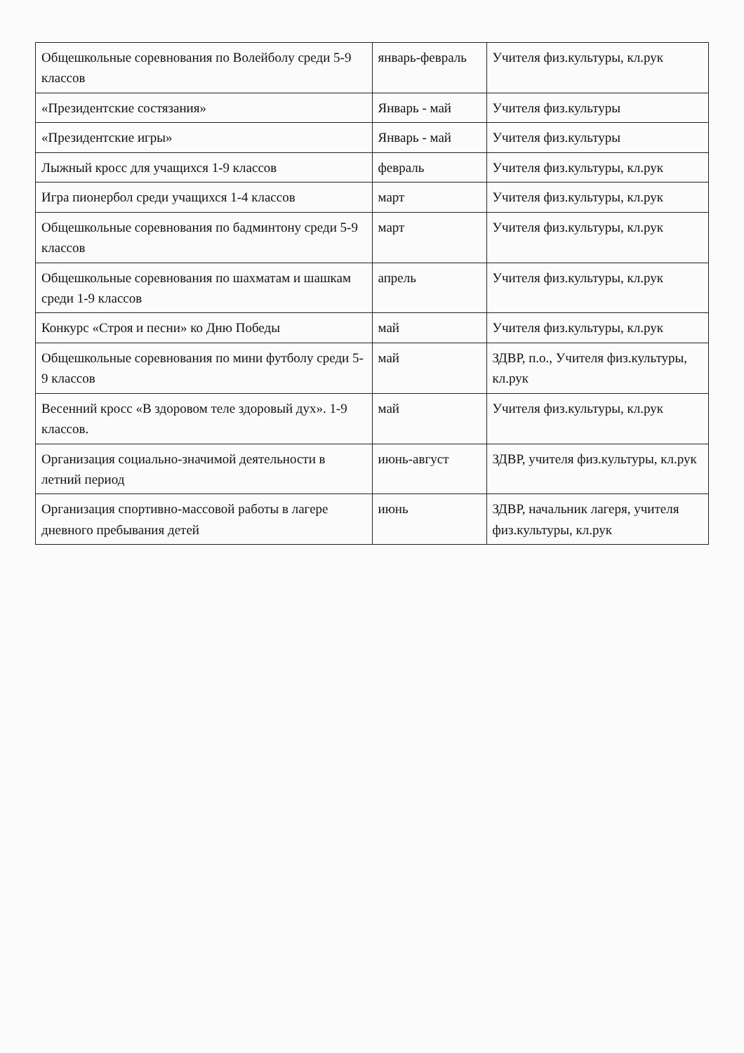| Общешкольные соревнования по Волейболу среди 5-9 классов | январь-февраль | Учителя физ.культуры, кл.рук |
| «Президентские состязания» | Январь - май | Учителя физ.культуры |
| «Президентские игры» | Январь - май | Учителя физ.культуры |
| Лыжный кросс для учащихся 1-9 классов | февраль | Учителя физ.культуры, кл.рук |
| Игра пионербол среди учащихся 1-4 классов | март | Учителя физ.культуры, кл.рук |
| Общешкольные соревнования по бадминтону среди 5-9 классов | март | Учителя физ.культуры, кл.рук |
| Общешкольные соревнования по шахматам и шашкам среди 1-9 классов | апрель | Учителя физ.культуры, кл.рук |
| Конкурс «Строя и песни» ко Дню Победы | май | Учителя физ.культуры, кл.рук |
| Общешкольные соревнования по мини футболу среди 5-9 классов | май | ЗДВР, п.о., Учителя физ.культуры, кл.рук |
| Весенний кросс «В здоровом теле здоровый дух». 1-9 классов. | май | Учителя физ.культуры, кл.рук |
| Организация социально-значимой деятельности в летний период | июнь-август | ЗДВР, учителя физ.культуры, кл.рук |
| Организация спортивно-массовой работы в лагере дневного пребывания детей | июнь | ЗДВР, начальник лагеря, учителя физ.культуры, кл.рук |